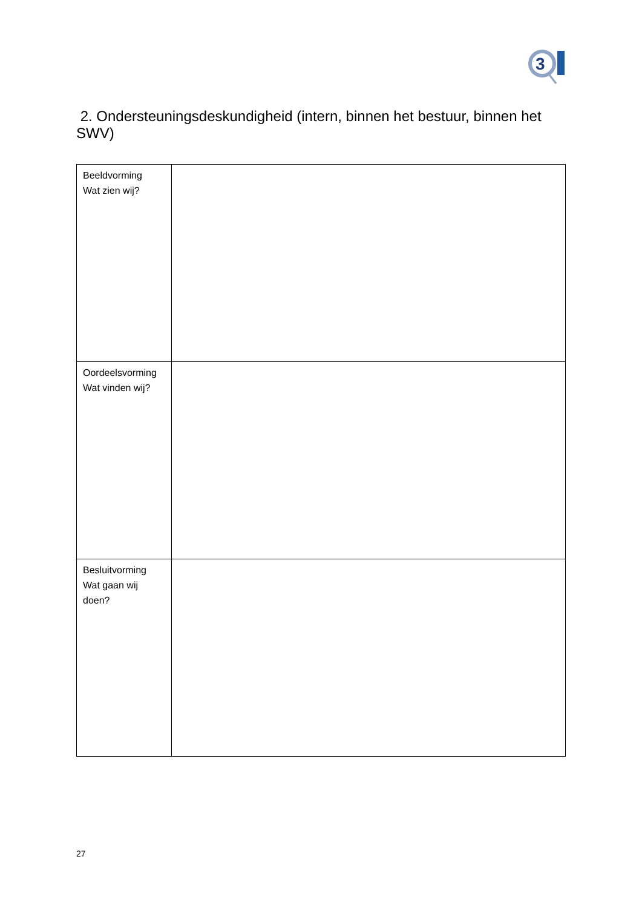3
2. Ondersteuningsdeskundigheid (intern, binnen het bestuur, binnen het SWV)
| Beeldvorming Wat zien wij? | |
| Oordeelsvorming Wat vinden wij? | |
| Besluitvorming Wat gaan wij doen? | |
27